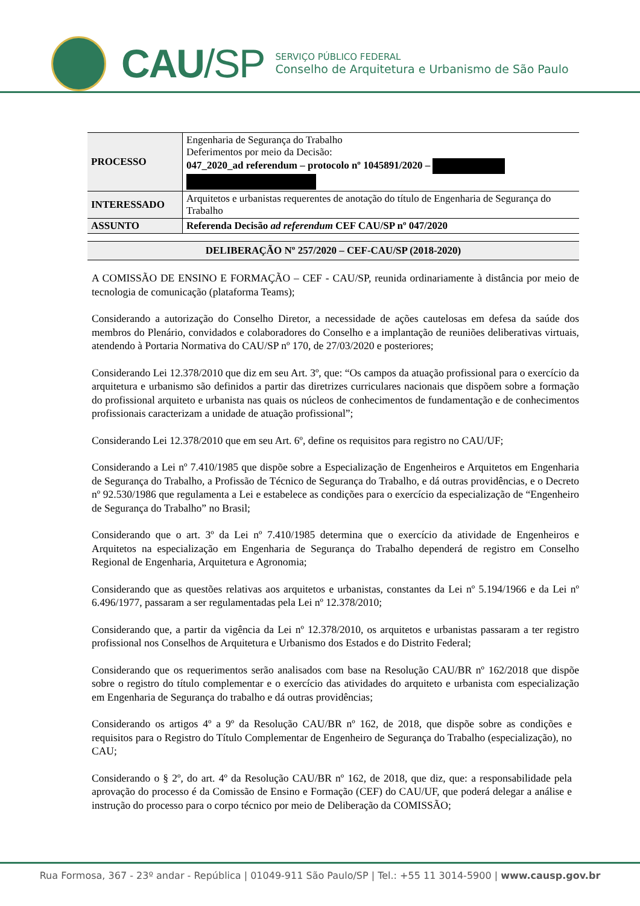CAU/SP
SERVIÇO PÚBLICO FEDERAL
Conselho de Arquitetura e Urbanismo de São Paulo
| PROCESSO | Engenharia de Segurança do Trabalho Deferimentos por meio da Decisão: 047_2020_ad referendum – protocolo nº 1045891/2020 – |
| INTERESSADO | Arquitetos e urbanistas requerentes de anotação do título de Engenharia de Segurança do Trabalho |
| ASSUNTO | Referenda Decisão ad referendum CEF CAU/SP nº 047/2020 |
DELIBERAÇÃO Nº 257/2020 – CEF-CAU/SP (2018-2020)
A COMISSÃO DE ENSINO E FORMAÇÃO – CEF - CAU/SP, reunida ordinariamente à distância por meio de tecnologia de comunicação (plataforma Teams);
Considerando a autorização do Conselho Diretor, a necessidade de ações cautelosas em defesa da saúde dos membros do Plenário, convidados e colaboradores do Conselho e a implantação de reuniões deliberativas virtuais, atendendo à Portaria Normativa do CAU/SP nº 170, de 27/03/2020 e posteriores;
Considerando Lei 12.378/2010 que diz em seu Art. 3º, que: “Os campos da atuação profissional para o exercício da arquitetura e urbanismo são definidos a partir das diretrizes curriculares nacionais que dispõem sobre a formação do profissional arquiteto e urbanista nas quais os núcleos de conhecimentos de fundamentação e de conhecimentos profissionais caracterizam a unidade de atuação profissional”;
Considerando Lei 12.378/2010 que em seu Art. 6º, define os requisitos para registro no CAU/UF;
Considerando a Lei nº 7.410/1985 que dispõe sobre a Especialização de Engenheiros e Arquitetos em Engenharia de Segurança do Trabalho, a Profissão de Técnico de Segurança do Trabalho, e dá outras providências, e o Decreto nº 92.530/1986 que regulamenta a Lei e estabelece as condições para o exercício da especialização de “Engenheiro de Segurança do Trabalho” no Brasil;
Considerando que o art. 3º da Lei nº 7.410/1985 determina que o exercício da atividade de Engenheiros e Arquitetos na especialização em Engenharia de Segurança do Trabalho dependerá de registro em Conselho Regional de Engenharia, Arquitetura e Agronomia;
Considerando que as questões relativas aos arquitetos e urbanistas, constantes da Lei nº 5.194/1966 e da Lei nº 6.496/1977, passaram a ser regulamentadas pela Lei nº 12.378/2010;
Considerando que, a partir da vigência da Lei nº 12.378/2010, os arquitetos e urbanistas passaram a ter registro profissional nos Conselhos de Arquitetura e Urbanismo dos Estados e do Distrito Federal;
Considerando que os requerimentos serão analisados com base na Resolução CAU/BR nº 162/2018 que dispõe sobre o registro do título complementar e o exercício das atividades do arquiteto e urbanista com especialização em Engenharia de Segurança do trabalho e dá outras providências;
Considerando os artigos 4º a 9º da Resolução CAU/BR nº 162, de 2018, que dispõe sobre as condições e requisitos para o Registro do Título Complementar de Engenheiro de Segurança do Trabalho (especialização), no CAU;
Considerando o § 2º, do art. 4º da Resolução CAU/BR nº 162, de 2018, que diz, que: a responsabilidade pela aprovação do processo é da Comissão de Ensino e Formação (CEF) do CAU/UF, que poderá delegar a análise e instrução do processo para o corpo técnico por meio de Deliberação da COMISSÃO;
Rua Formosa, 367 - 23º andar - República | 01049-911 São Paulo/SP | Tel.: +55 11 3014-5900 | www.causp.gov.br